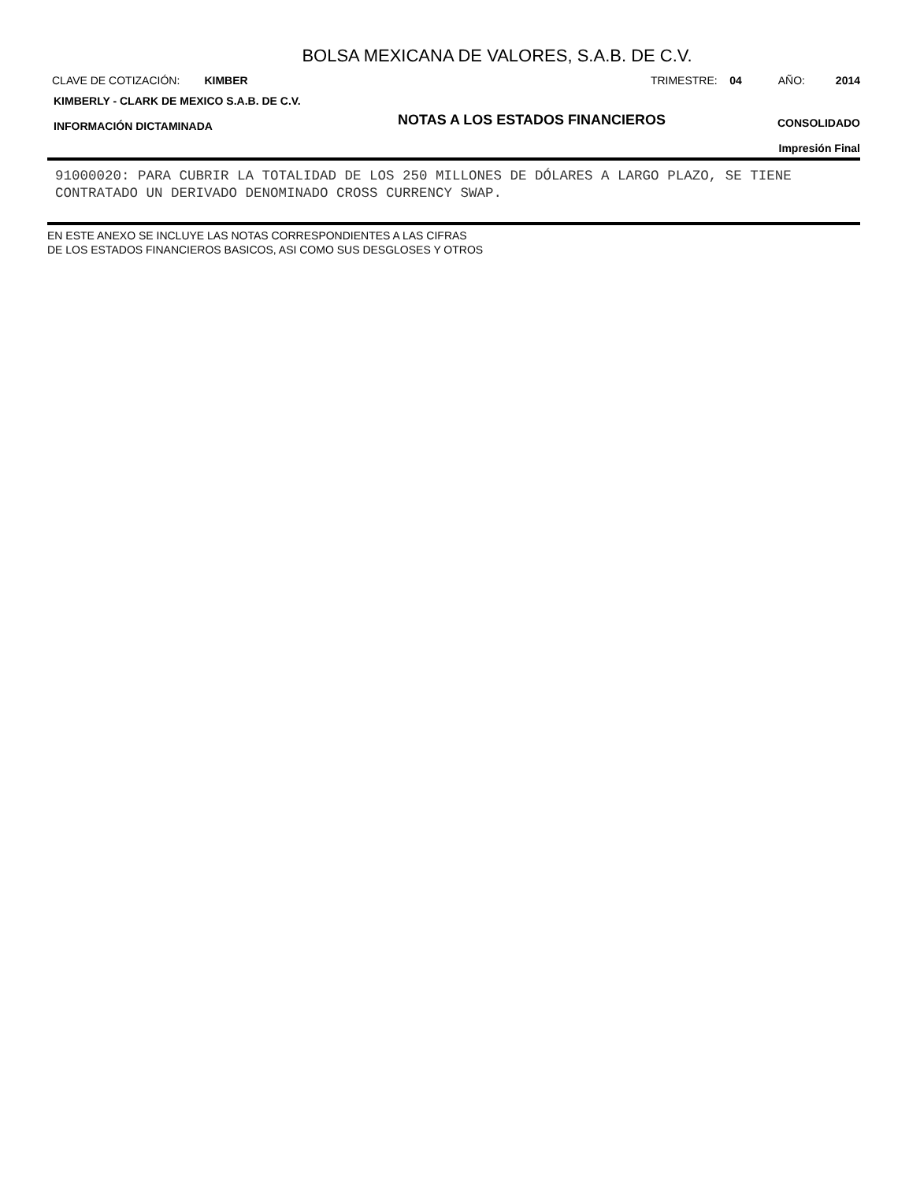BOLSA MEXICANA DE VALORES, S.A.B. DE C.V.
CLAVE DE COTIZACIÓN: KIMBER
TRIMESTRE: 04 AÑO: 2014
KIMBERLY - CLARK DE MEXICO S.A.B. DE C.V.
INFORMACIÓN DICTAMINADA
NOTAS A LOS ESTADOS FINANCIEROS
CONSOLIDADO
Impresión Final
91000020: PARA CUBRIR LA TOTALIDAD DE LOS 250 MILLONES DE DÓLARES A LARGO PLAZO, SE TIENE CONTRATADO UN DERIVADO DENOMINADO CROSS CURRENCY SWAP.
EN ESTE ANEXO SE INCLUYE LAS NOTAS CORRESPONDIENTES A LAS CIFRAS
DE LOS ESTADOS FINANCIEROS BASICOS, ASI COMO SUS DESGLOSES Y OTROS